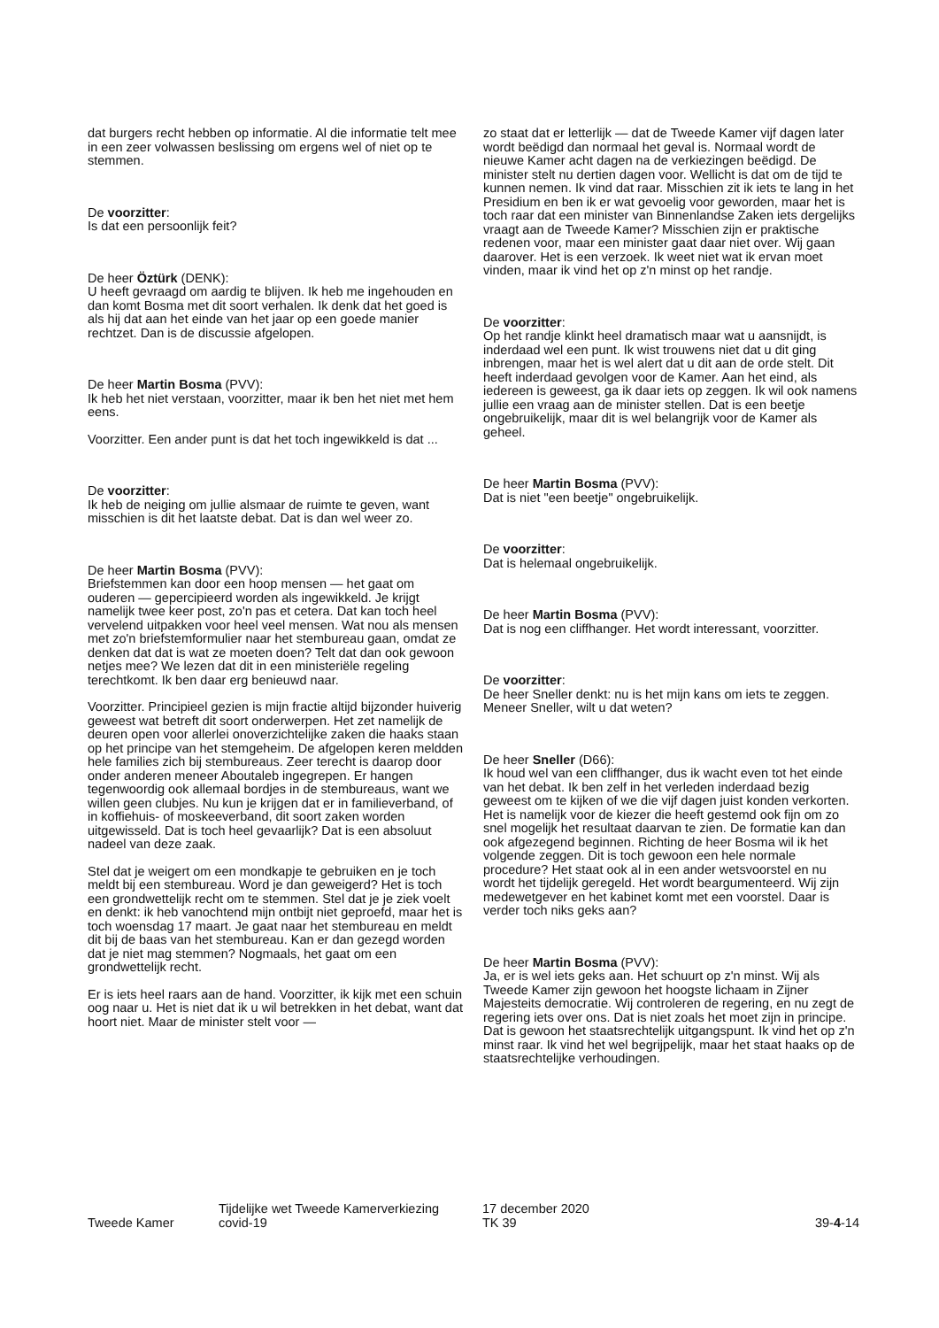dat burgers recht hebben op informatie. Al die informatie telt mee in een zeer volwassen beslissing om ergens wel of niet op te stemmen.
De voorzitter:
Is dat een persoonlijk feit?
De heer Öztürk (DENK):
U heeft gevraagd om aardig te blijven. Ik heb me ingehouden en dan komt Bosma met dit soort verhalen. Ik denk dat het goed is als hij dat aan het einde van het jaar op een goede manier rechtzet. Dan is de discussie afgelopen.
De heer Martin Bosma (PVV):
Ik heb het niet verstaan, voorzitter, maar ik ben het niet met hem eens.
Voorzitter. Een ander punt is dat het toch ingewikkeld is dat ...
De voorzitter:
Ik heb de neiging om jullie alsmaar de ruimte te geven, want misschien is dit het laatste debat. Dat is dan wel weer zo.
De heer Martin Bosma (PVV):
Briefstemmen kan door een hoop mensen — het gaat om ouderen — gepercipieerd worden als ingewikkeld. Je krijgt namelijk twee keer post, zo'n pas et cetera. Dat kan toch heel vervelend uitpakken voor heel veel mensen. Wat nou als mensen met zo'n briefstemformulier naar het stembureau gaan, omdat ze denken dat dat is wat ze moeten doen? Telt dat dan ook gewoon netjes mee? We lezen dat dit in een ministeriële regeling terechtkomt. Ik ben daar erg benieuwd naar.
Voorzitter. Principieel gezien is mijn fractie altijd bijzonder huiverig geweest wat betreft dit soort onderwerpen. Het zet namelijk de deuren open voor allerlei onoverzichtelijke zaken die haaks staan op het principe van het stemgeheim. De afgelopen keren meldden hele families zich bij stembureaus. Zeer terecht is daarop door onder anderen meneer Aboutaleb ingegrepen. Er hangen tegenwoordig ook allemaal bordjes in de stembureaus, want we willen geen clubjes. Nu kun je krijgen dat er in familieverband, of in koffiehuis- of moskeeverband, dit soort zaken worden uitgewisseld. Dat is toch heel gevaarlijk? Dat is een absoluut nadeel van deze zaak.
Stel dat je weigert om een mondkapje te gebruiken en je toch meldt bij een stembureau. Word je dan geweigerd? Het is toch een grondwettelijk recht om te stemmen. Stel dat je je ziek voelt en denkt: ik heb vanochtend mijn ontbijt niet geproefd, maar het is toch woensdag 17 maart. Je gaat naar het stembureau en meldt dit bij de baas van het stembureau. Kan er dan gezegd worden dat je niet mag stemmen? Nogmaals, het gaat om een grondwettelijk recht.
Er is iets heel raars aan de hand. Voorzitter, ik kijk met een schuin oog naar u. Het is niet dat ik u wil betrekken in het debat, want dat hoort niet. Maar de minister stelt voor —
zo staat dat er letterlijk — dat de Tweede Kamer vijf dagen later wordt beëdigd dan normaal het geval is. Normaal wordt de nieuwe Kamer acht dagen na de verkiezingen beëdigd. De minister stelt nu dertien dagen voor. Wellicht is dat om de tijd te kunnen nemen. Ik vind dat raar. Misschien zit ik iets te lang in het Presidium en ben ik er wat gevoelig voor geworden, maar het is toch raar dat een minister van Binnenlandse Zaken iets dergelijks vraagt aan de Tweede Kamer? Misschien zijn er praktische redenen voor, maar een minister gaat daar niet over. Wij gaan daarover. Het is een verzoek. Ik weet niet wat ik ervan moet vinden, maar ik vind het op z'n minst op het randje.
De voorzitter:
Op het randje klinkt heel dramatisch maar wat u aansnijdt, is inderdaad wel een punt. Ik wist trouwens niet dat u dit ging inbrengen, maar het is wel alert dat u dit aan de orde stelt. Dit heeft inderdaad gevolgen voor de Kamer. Aan het eind, als iedereen is geweest, ga ik daar iets op zeggen. Ik wil ook namens jullie een vraag aan de minister stellen. Dat is een beetje ongebruikelijk, maar dit is wel belangrijk voor de Kamer als geheel.
De heer Martin Bosma (PVV):
Dat is niet "een beetje" ongebruikelijk.
De voorzitter:
Dat is helemaal ongebruikelijk.
De heer Martin Bosma (PVV):
Dat is nog een cliffhanger. Het wordt interessant, voorzitter.
De voorzitter:
De heer Sneller denkt: nu is het mijn kans om iets te zeggen. Meneer Sneller, wilt u dat weten?
De heer Sneller (D66):
Ik houd wel van een cliffhanger, dus ik wacht even tot het einde van het debat. Ik ben zelf in het verleden inderdaad bezig geweest om te kijken of we die vijf dagen juist konden verkorten. Het is namelijk voor de kiezer die heeft gestemd ook fijn om zo snel mogelijk het resultaat daarvan te zien. De formatie kan dan ook afgezegend beginnen. Richting de heer Bosma wil ik het volgende zeggen. Dit is toch gewoon een hele normale procedure? Het staat ook al in een ander wetsvoorstel en nu wordt het tijdelijk geregeld. Het wordt beargumenteerd. Wij zijn medewetgever en het kabinet komt met een voorstel. Daar is verder toch niks geks aan?
De heer Martin Bosma (PVV):
Ja, er is wel iets geks aan. Het schuurt op z'n minst. Wij als Tweede Kamer zijn gewoon het hoogste lichaam in Zijner Majesteits democratie. Wij controleren de regering, en nu zegt de regering iets over ons. Dat is niet zoals het moet zijn in principe. Dat is gewoon het staatsrechtelijk uitgangspunt. Ik vind het op z'n minst raar. Ik vind het wel begrijpelijk, maar het staat haaks op de staatsrechtelijke verhoudingen.
Tweede Kamer
Tijdelijke wet Tweede Kamerverkiezing
covid-19
17 december 2020
TK 39
39-4-14